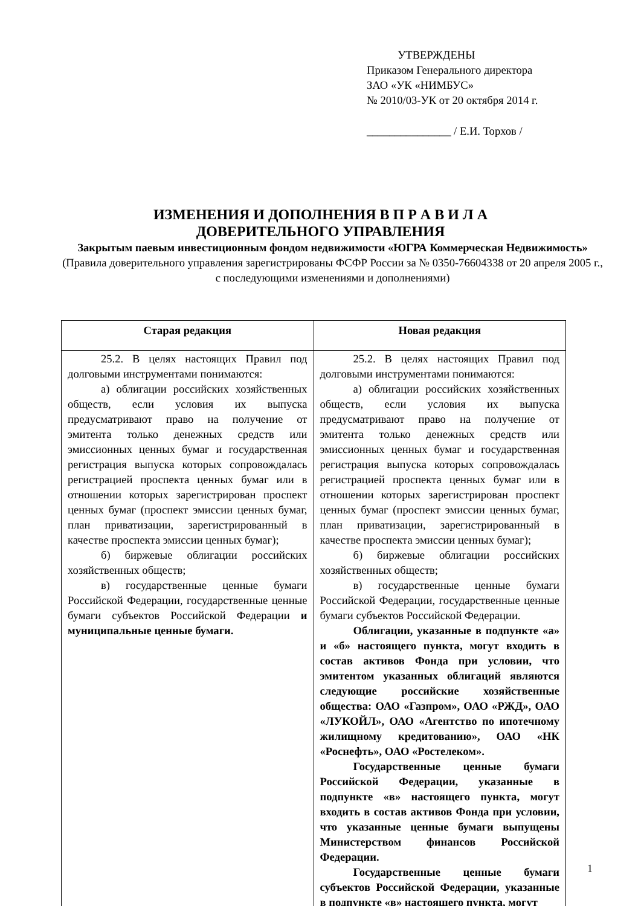УТВЕРЖДЕНЫ
Приказом Генерального директора
ЗАО «УК «НИМБУС»
№ 2010/03-УК от 20 октября 2014 г.
_______________ / Е.И. Торхов /
ИЗМЕНЕНИЯ И ДОПОЛНЕНИЯ В П Р А В И Л А
ДОВЕРИТЕЛЬНОГО УПРАВЛЕНИЯ
Закрытым паевым инвестиционным фондом недвижимости «ЮГРА Коммерческая Недвижимость» (Правила доверительного управления зарегистрированы ФСФР России за № 0350-76604338 от 20 апреля 2005 г., с последующими изменениями и дополнениями)
| Старая редакция | Новая редакция |
| --- | --- |
| 25.2. В целях настоящих Правил под долговыми инструментами понимаются: а) облигации российских хозяйственных обществ, если условия их выпуска предусматривают право на получение от эмитента только денежных средств или эмиссионных ценных бумаг и государственная регистрация выпуска которых сопровождалась регистрацией проспекта ценных бумаг или в отношении которых зарегистрирован проспект ценных бумаг (проспект эмиссии ценных бумаг, план приватизации, зарегистрированный в качестве проспекта эмиссии ценных бумаг); б) биржевые облигации российских хозяйственных обществ; в) государственные ценные бумаги Российской Федерации, государственные ценные бумаги субъектов Российской Федерации и муниципальные ценные бумаги. | 25.2. В целях настоящих Правил под долговыми инструментами понимаются: а) облигации российских хозяйственных обществ, если условия их выпуска предусматривают право на получение от эмитента только денежных средств или эмиссионных ценных бумаг и государственная регистрация выпуска которых сопровождалась регистрацией проспекта ценных бумаг или в отношении которых зарегистрирован проспект ценных бумаг (проспект эмиссии ценных бумаг, план приватизации, зарегистрированный в качестве проспекта эмиссии ценных бумаг); б) биржевые облигации российских хозяйственных обществ; в) государственные ценные бумаги Российской Федерации, государственные ценные бумаги субъектов Российской Федерации. Облигации, указанные в подпункте «а» и «б» настоящего пункта, могут входить в состав активов Фонда при условии, что эмитентом указанных облигаций являются следующие российские хозяйственные общества: ОАО «Газпром», ОАО «РЖД», ОАО «ЛУКОЙЛ», ОАО «Агентство по ипотечному жилищному кредитованию», ОАО «НК «Роснефть», ОАО «Ростелеком». Государственные ценные бумаги Российской Федерации, указанные в подпункте «в» настоящего пункта, могут входить в состав активов Фонда при условии, что указанные ценные бумаги выпущены Министерством финансов Российской Федерации. Государственные ценные бумаги субъектов Российской Федерации, указанные в подпункте «в» настоящего пункта, могут |
1